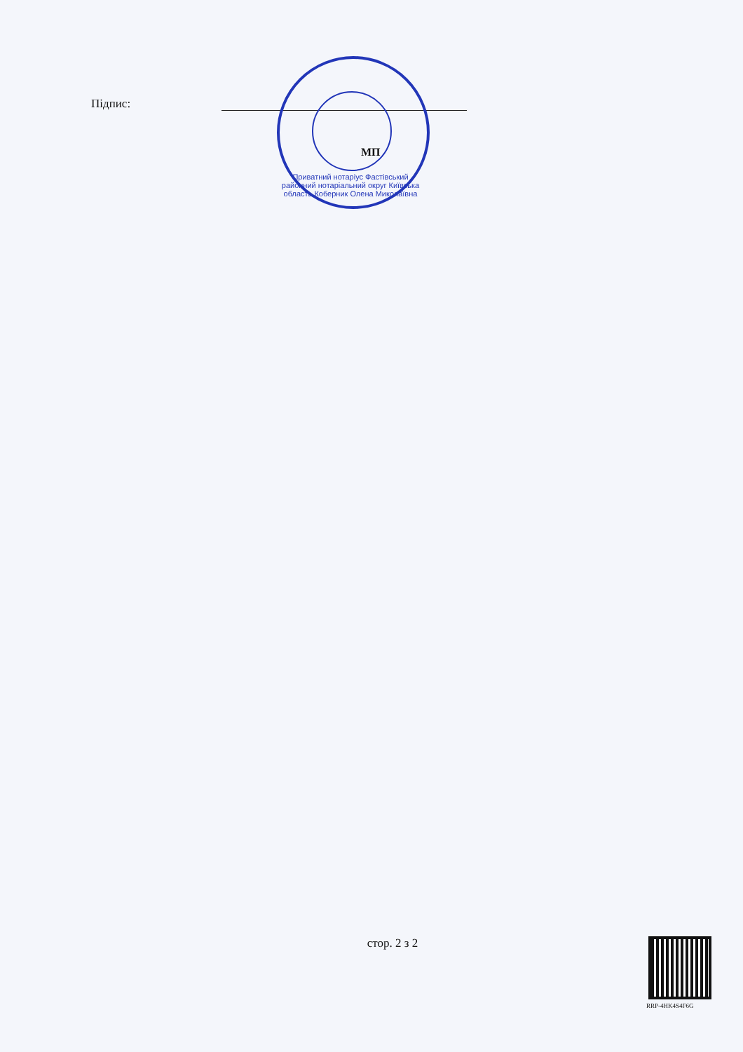Підпис:
МП
Приватний нотаріус Фастівський районний нотаріальний округ Київська область Коберник Олена Миколаївна
стор. 2 з 2
RRP-4HK4S4F6G